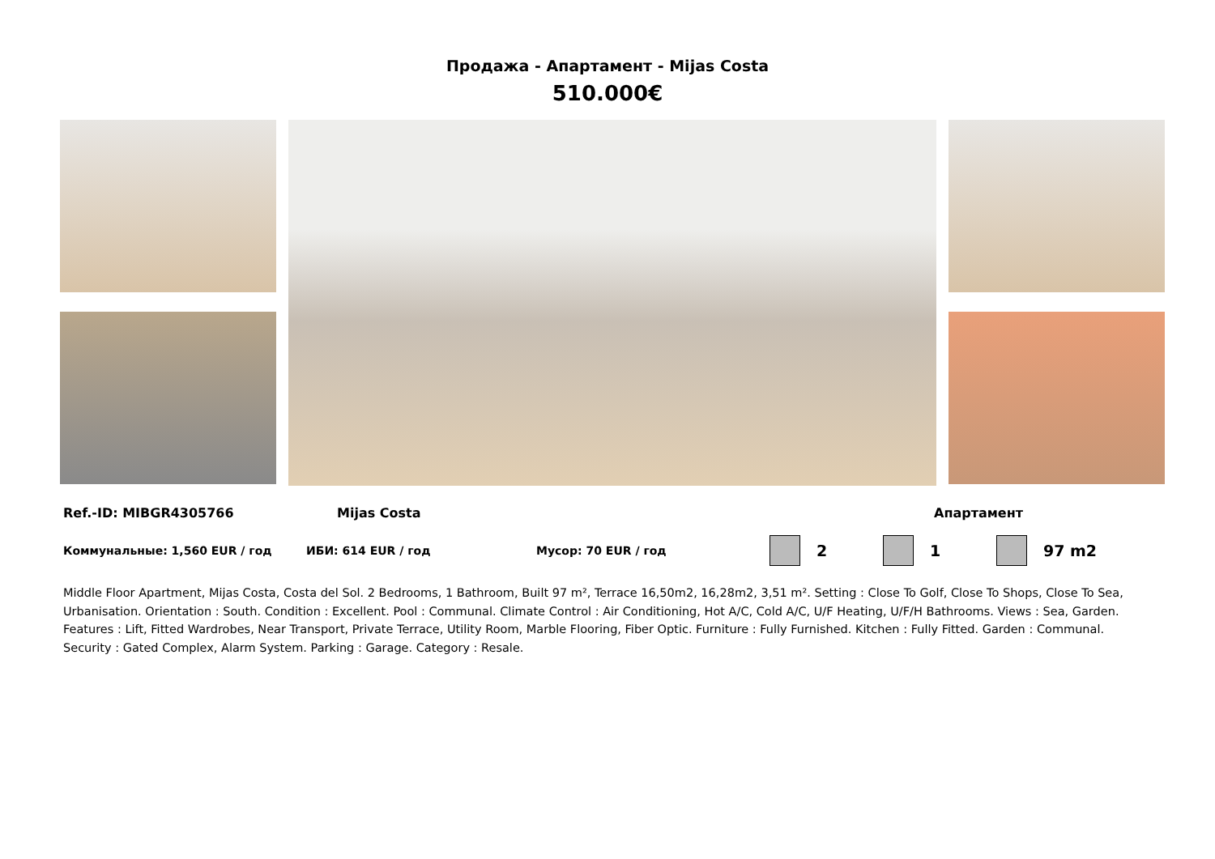Продажа - Апартамент - Mijas Costa
510.000€
Ref.-ID: MIBGR4305766 Mijas Costa Апартамент
Коммунальные: 1,560 EUR / год ИБИ: 614 EUR / год Мусор: 70 EUR / год 2 1 97 m2
Middle Floor Apartment, Mijas Costa, Costa del Sol. 2 Bedrooms, 1 Bathroom, Built 97 m², Terrace 16,50m2, 16,28m2, 3,51 m². Setting : Close To Golf, Close To Shops, Close To Sea, Urbanisation. Orientation : South. Condition : Excellent. Pool : Communal. Climate Control : Air Conditioning, Hot A/C, Cold A/C, U/F Heating, U/F/H Bathrooms. Views : Sea, Garden. Features : Lift, Fitted Wardrobes, Near Transport, Private Terrace, Utility Room, Marble Flooring, Fiber Optic. Furniture : Fully Furnished. Kitchen : Fully Fitted. Garden : Communal. Security : Gated Complex, Alarm System. Parking : Garage. Category : Resale.